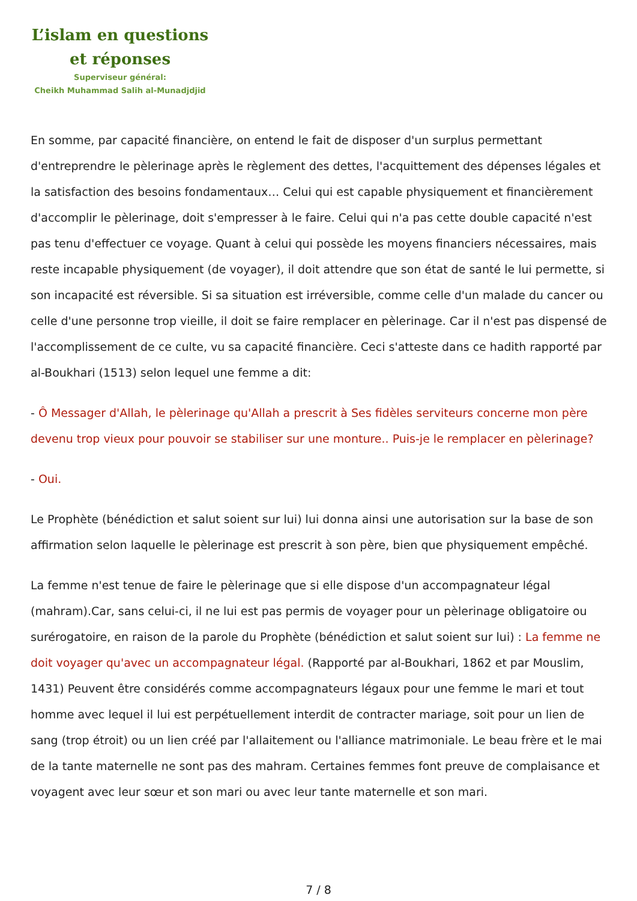L’islam en questions
et réponses
Superviseur général:
Cheikh Muhammad Salih al-Munadjdjid
En somme, par capacité financière, on entend le fait de disposer d'un surplus permettant d'entreprendre le pèlerinage après le règlement des dettes, l'acquittement des dépenses légales et la satisfaction des besoins fondamentaux… Celui qui est capable physiquement et financièrement d'accomplir le pèlerinage, doit s'empresser à le faire. Celui qui n'a pas cette double capacité n'est pas tenu d'effectuer ce voyage. Quant à celui qui possède les moyens financiers nécessaires, mais reste incapable physiquement (de voyager), il doit attendre que son état de santé le lui permette, si son incapacité est réversible. Si sa situation est irréversible, comme celle d'un malade du cancer ou celle d'une personne trop vieille, il doit se faire remplacer en pèlerinage. Car il n'est pas dispensé de l'accomplissement de ce culte, vu sa capacité financière. Ceci s'atteste dans ce hadith rapporté par al-Boukhari (1513) selon lequel une femme a dit:
- Ô Messager d'Allah, le pèlerinage qu'Allah a prescrit à Ses fidèles serviteurs concerne mon père devenu trop vieux pour pouvoir se stabiliser sur une monture.. Puis-je le remplacer en pèlerinage?
- Oui.
Le Prophète (bénédiction et salut soient sur lui) lui donna ainsi une autorisation sur la base de son affirmation selon laquelle le pèlerinage est prescrit à son père, bien que physiquement empêché.
La femme n'est tenue de faire le pèlerinage que si elle dispose d'un accompagnateur légal (mahram).Car, sans celui-ci, il ne lui est pas permis de voyager pour un pèlerinage obligatoire ou surérogatoire, en raison de la parole du Prophète (bénédiction et salut soient sur lui) : La femme ne doit voyager qu'avec un accompagnateur légal. (Rapporté par al-Boukhari, 1862 et par Mouslim, 1431) Peuvent être considérés comme accompagnateurs légaux pour une femme le mari et tout homme avec lequel il lui est perpétuellement interdit de contracter mariage, soit pour un lien de sang (trop étroit) ou un lien créé par l'allaitement ou l'alliance matrimoniale. Le beau frère et le mai de la tante maternelle ne sont pas des mahram. Certaines femmes font preuve de complaisance et voyagent avec leur sœur et son mari ou avec leur tante maternelle et son mari.
7 / 8